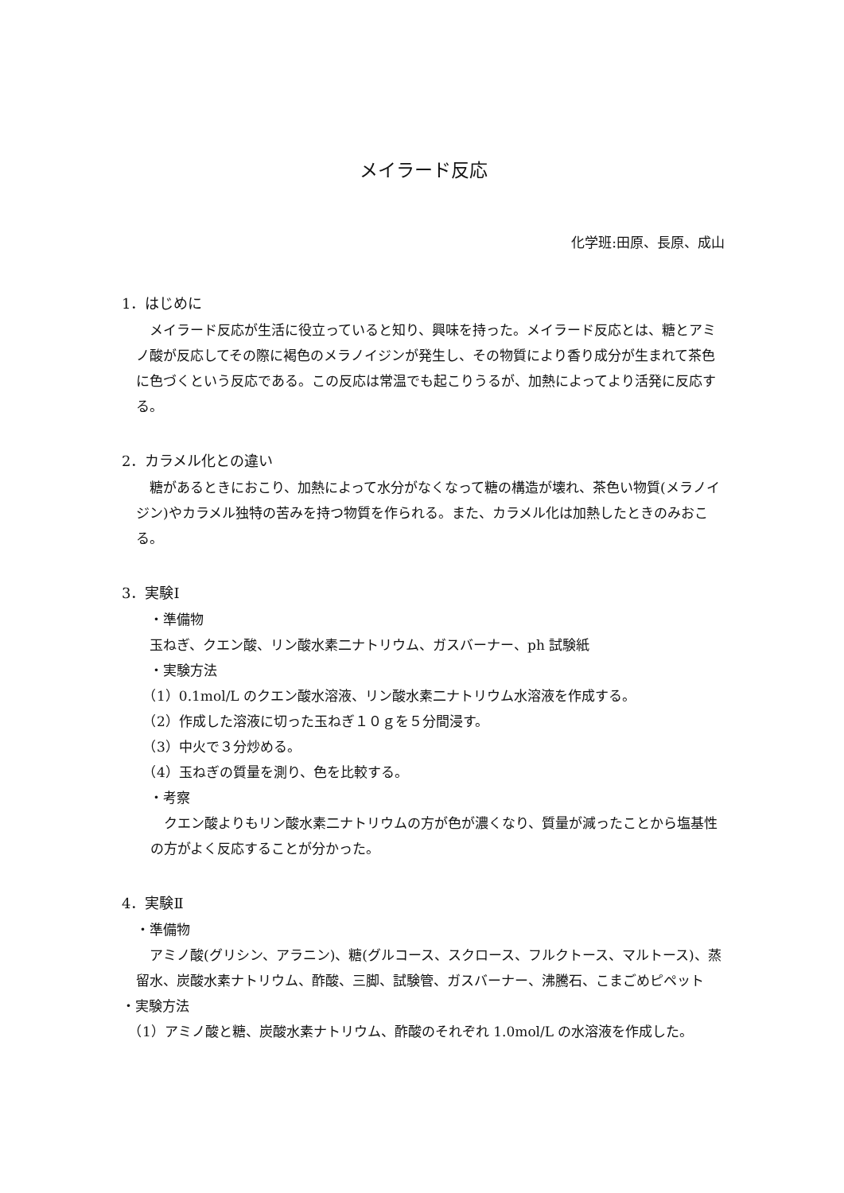メイラード反応
化学班:田原、長原、成山
1．はじめに
　メイラード反応が生活に役立っていると知り、興味を持った。メイラード反応とは、糖とアミノ酸が反応してその際に褐色のメラノイジンが発生し、その物質により香り成分が生まれて茶色に色づくという反応である。この反応は常温でも起こりうるが、加熱によってより活発に反応する。
2．カラメル化との違い
　糖があるときにおこり、加熱によって水分がなくなって糖の構造が壊れ、茶色い物質(メラノイジン)やカラメル独特の苦みを持つ物質を作られる。また、カラメル化は加熱したときのみおこる。
3．実験Ⅰ
　・準備物
　玉ねぎ、クエン酸、リン酸水素二ナトリウム、ガスバーナー、ph 試験紙
　・実験方法
　（1）0.1mol/L のクエン酸水溶液、リン酸水素二ナトリウム水溶液を作成する。
　（2）作成した溶液に切った玉ねぎ１０ｇを５分間浸す。
　（3）中火で３分炒める。
　（4）玉ねぎの質量を測り、色を比較する。
　・考察
　クエン酸よりもリン酸水素二ナトリウムの方が色が濃くなり、質量が減ったことから塩基性の方がよく反応することが分かった。
4．実験Ⅱ
・準備物
　アミノ酸(グリシン、アラニン)、糖(グルコース、スクロース、フルクトース、マルトース)、蒸留水、炭酸水素ナトリウム、酢酸、三脚、試験管、ガスバーナー、沸騰石、こまごめピペット
・実験方法
　（1）アミノ酸と糖、炭酸水素ナトリウム、酢酸のそれぞれ 1.0mol/L の水溶液を作成した。